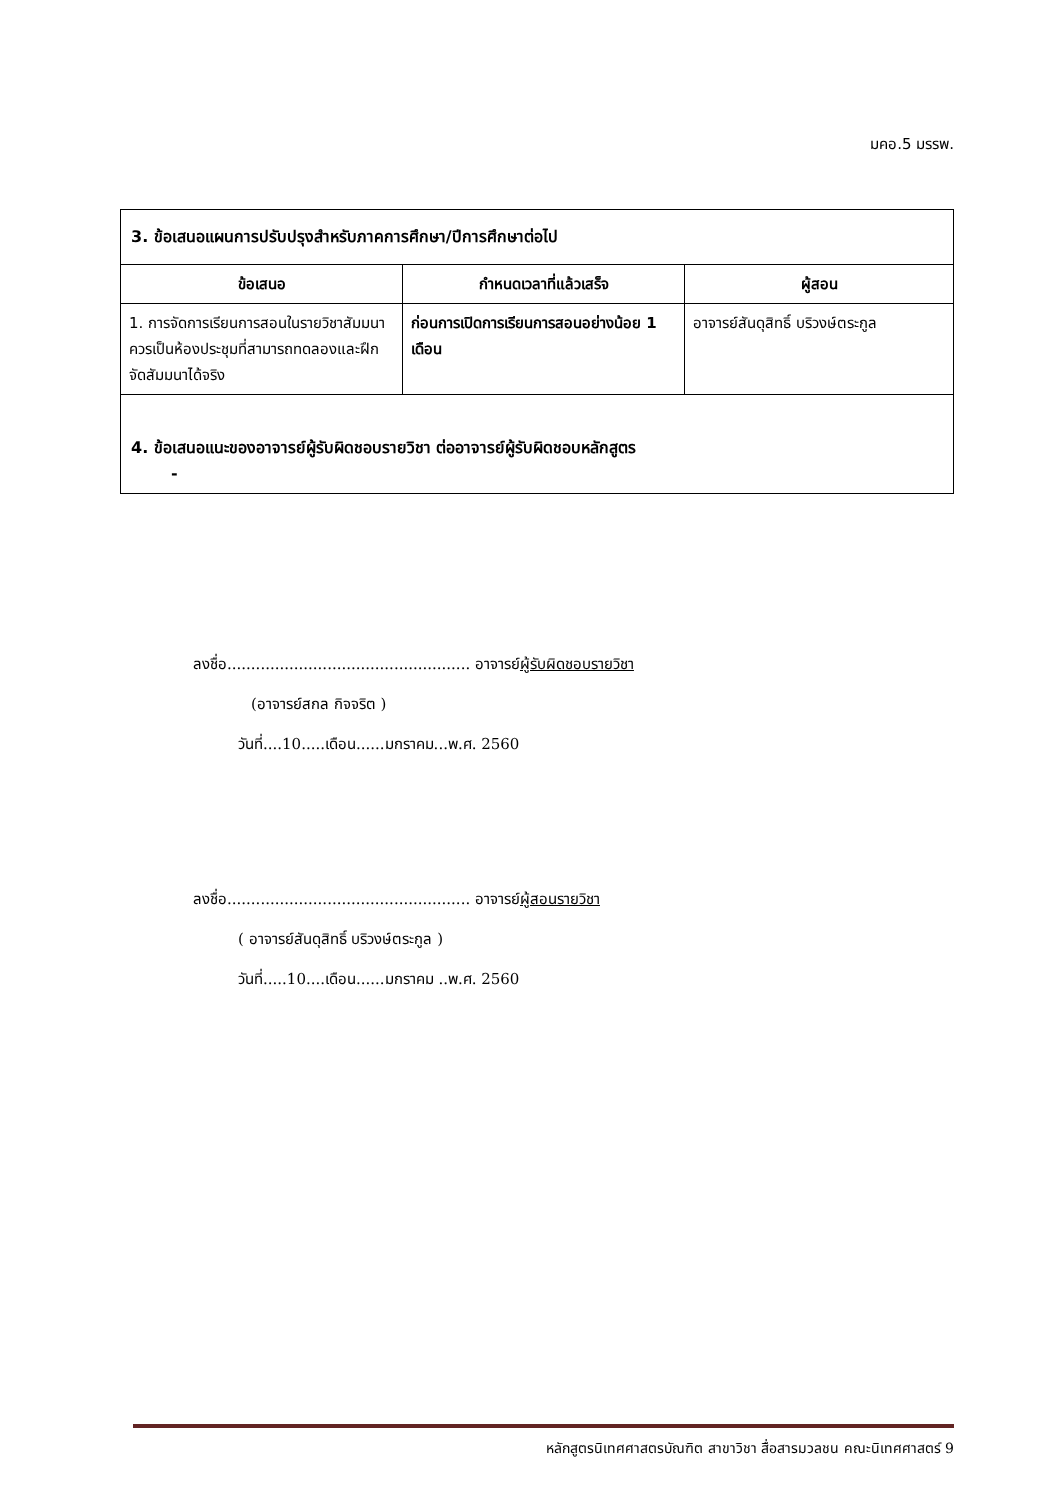มคอ.5 มรรพ.
| 3. ข้อเสนอแผนการปรับปรุงสำหรับภาคการศึกษา/ปีการศึกษาต่อไป | | |
| ข้อเสนอ | กำหนดเวลาที่แล้วเสร็จ | ผู้สอน |
| 1. การจัดการเรียนการสอนในรายวิชาสัมมนาควรเป็นห้องประชุมที่สามารถทดลองและฝึกจัดสัมมนาได้จริง | ก่อนการเปิดการเรียนการสอนอย่างน้อย 1 เดือน | อาจารย์สันดุสิทธิ์ บริวงษ์ตระกูล |
| 4. ข้อเสนอแนะของอาจารย์ผู้รับผิดชอบรายวิชา ต่ออาจารย์ผู้รับผิดชอบหลักสูตร - | | |
ลงชื่อ................................................... อาจารย์ผู้รับผิดชอบรายวิชา
(อาจารย์สกล กิจจริต )
วันที่....10.....เดือน......มกราคม...พ.ศ. 2560
ลงชื่อ................................................... อาจารย์ผู้สอนรายวิชา
( อาจารย์สันดุสิทธิ์ บริวงษ์ตระกูล )
วันที่.....10....เดือน......มกราคม ..พ.ศ. 2560
หลักสูตรนิเทศศาสตรบัณฑิต สาขาวิชา สื่อสารมวลชน คณะนิเทศศาสตร์ 9